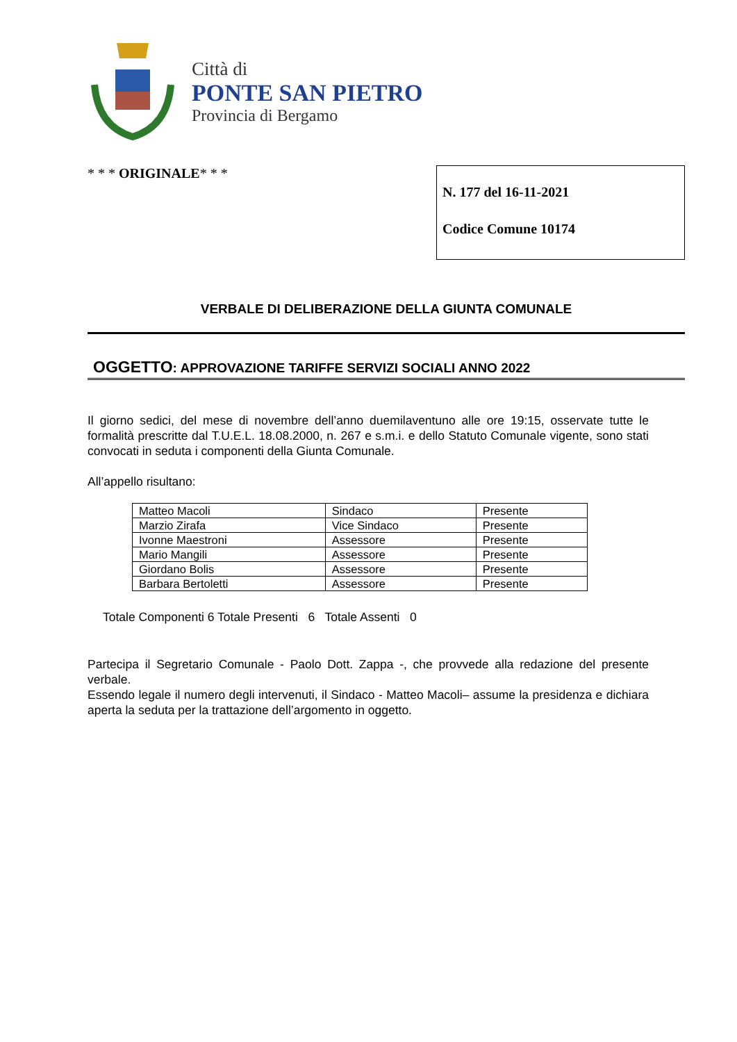Città di
PONTE SAN PIETRO
Provincia di Bergamo
* * * ORIGINALE* * *
N. 177 del 16-11-2021
Codice Comune 10174
VERBALE DI DELIBERAZIONE DELLA GIUNTA COMUNALE
OGGETTO: APPROVAZIONE TARIFFE SERVIZI SOCIALI ANNO 2022
Il giorno sedici, del mese di novembre dell’anno duemilaventuno alle ore 19:15, osservate tutte le formalità prescritte dal T.U.E.L. 18.08.2000, n. 267 e s.m.i. e dello Statuto Comunale vigente, sono stati convocati in seduta i componenti della Giunta Comunale.
All’appello risultano:
| Matteo Macoli | Sindaco | Presente |
| Marzio Zirafa | Vice Sindaco | Presente |
| Ivonne Maestroni | Assessore | Presente |
| Mario Mangili | Assessore | Presente |
| Giordano Bolis | Assessore | Presente |
| Barbara Bertoletti | Assessore | Presente |
Totale Componenti 6 Totale Presenti 6 Totale Assenti 0
Partecipa il Segretario Comunale - Paolo Dott. Zappa -, che provvede alla redazione del presente verbale.
Essendo legale il numero degli intervenuti, il Sindaco - Matteo Macoli– assume la presidenza e dichiara aperta la seduta per la trattazione dell’argomento in oggetto.